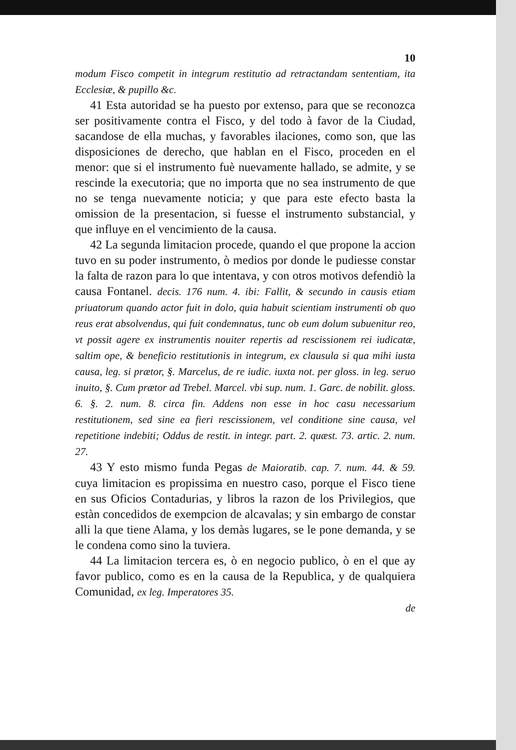10
modum Fisco competit in integrum restitutio ad retractandam sententiam, ita Ecclesiæ, & pupillo &c.
41 Esta autoridad se ha puesto por extenso, para que se reconozca ser positivamente contra el Fisco, y del todo à favor de la Ciudad, sacandose de ella muchas, y favorables ilaciones, como son, que las disposiciones de derecho, que hablan en el Fisco, proceden en el menor: que si el instrumento fuè nuevamente hallado, se admite, y se rescinde la executoria; que no importa que no sea instrumento de que no se tenga nuevamente noticia; y que para este efecto basta la omission de la presentacion, si fuesse el instrumento substancial, y que influye en el vencimiento de la causa.
42 La segunda limitacion procede, quando el que propone la accion tuvo en su poder instrumento, ò medios por donde le pudiesse constar la falta de razon para lo que intentava, y con otros motivos defendiò la causa Fontanel. decis. 176 num. 4. ibi: Fallit, & secundo in causis etiam priuatorum quando actor fuit in dolo, quia habuit scientiam instrumenti ob quo reus erat absolvendus, qui fuit condemnatus, tunc ob eum dolum subuenitur reo, vt possit agere ex instrumentis nouiter repertis ad rescissionem rei iudicatæ, saltim ope, & beneficio restitutionis in integrum, ex clausula si qua mihi iusta causa, leg. si prætor, §. Marcelus, de re iudic. iuxta not. per gloss. in leg. seruo inuito, §. Cum prætor ad Trebel. Marcel. vbi sup. num. 1. Garc. de nobilit. gloss. 6. §. 2. num. 8. circa fin. Addens non esse in hoc casu necessarium restitutionem, sed sine ea fieri rescissionem, vel conditione sine causa, vel repetitione indebiti; Oddus de restit. in integr. part. 2. quæst. 73. artic. 2. num. 27.
43 Y esto mismo funda Pegas de Maioratib. cap. 7. num. 44. & 59. cuya limitacion es propissima en nuestro caso, porque el Fisco tiene en sus Oficios Contadurias, y libros la razon de los Privilegios, que estàn concedidos de exempcion de alcavalas; y sin embargo de constar alli la que tiene Alama, y los demàs lugares, se le pone demanda, y se le condena como sino la tuviera.
44 La limitacion tercera es, ò en negocio publico, ò en el que ay favor publico, como es en la causa de la Republica, y de qualquiera Comunidad, ex leg. Imperatores 35.
de